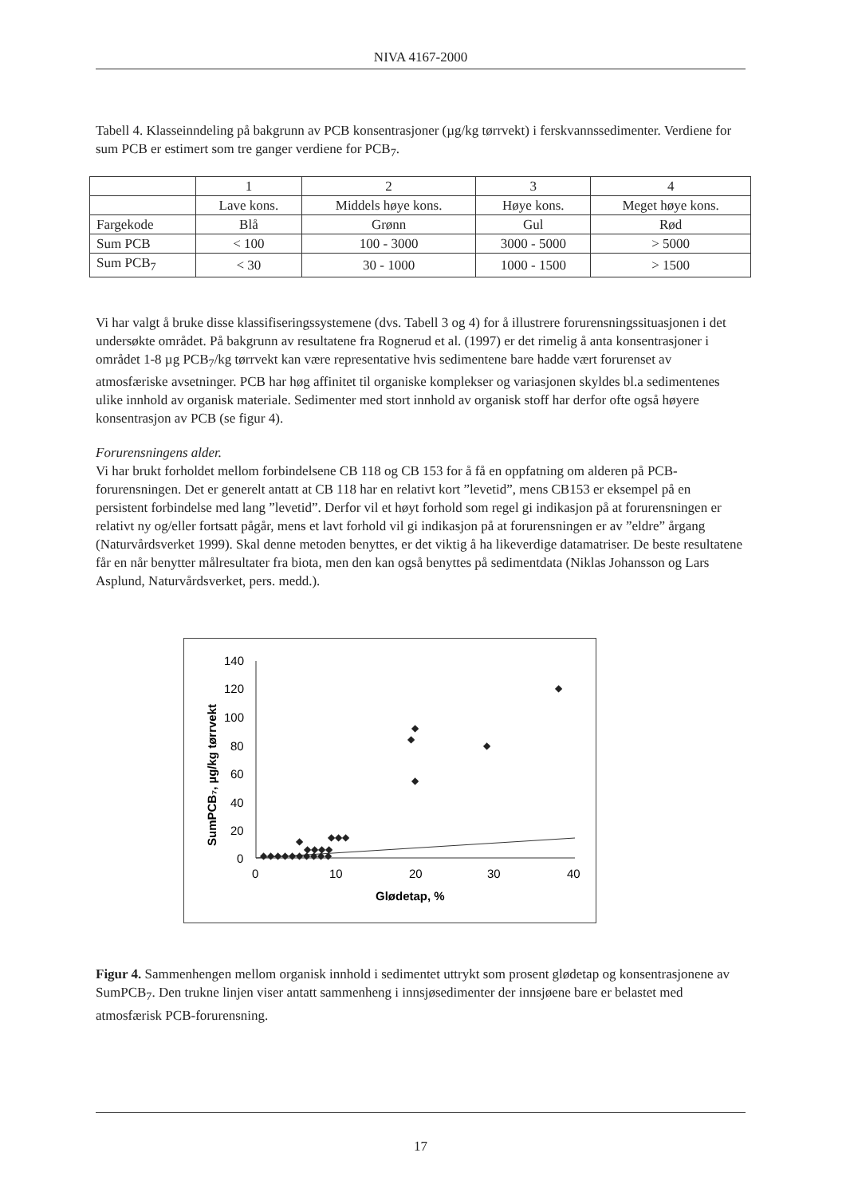NIVA 4167-2000
Tabell 4. Klasseinndeling på bakgrunn av PCB konsentrasjoner (µg/kg tørrvekt) i ferskvannssedimenter. Verdiene for sum PCB er estimert som tre ganger verdiene for PCB<sub>7</sub>.
| | 1 | 2 | 3 | 4 |
| | Lave kons. | Middels høye kons. | Høye kons. | Meget høye kons. |
| Fargekode | Blå | Grønn | Gul | Rød |
| Sum PCB | < 100 | 100 - 3000 | 3000 - 5000 | > 5000 |
| Sum PCB<sub>7</sub> | < 30 | 30 - 1000 | 1000 - 1500 | > 1500 |
Vi har valgt å bruke disse klassifiseringssystemene (dvs. Tabell 3 og 4) for å illustrere forurensningssituasjonen i det undersøkte området. På bakgrunn av resultatene fra Rognerud et al. (1997) er det rimelig å anta konsentrasjoner i området 1-8 µg PCB<sub>7</sub>/kg tørrvekt kan være representative hvis sedimentene bare hadde vært forurenset av atmosfæriske avsetninger. PCB har høg affinitet til organiske komplekser og variasjonen skyldes bl.a sedimentenes ulike innhold av organisk materiale. Sedimenter med stort innhold av organisk stoff har derfor ofte også høyere konsentrasjon av PCB (se figur 4).
Forurensningens alder.
Vi har brukt forholdet mellom forbindelsene CB 118 og CB 153 for å få en oppfatning om alderen på PCB-forurensningen. Det er generelt antatt at CB 118 har en relativt kort ”levetid”, mens CB153 er eksempel på en persistent forbindelse med lang ”levetid”. Derfor vil et høyt forhold som regel gi indikasjon på at forurensningen er relativt ny og/eller fortsatt pågår, mens et lavt forhold vil gi indikasjon på at forurensningen er av ”eldre” årgang (Naturvårdsverket 1999). Skal denne metoden benyttes, er det viktig å ha likeverdige datamatriser. De beste resultatene får en når benytter målresultater fra biota, men den kan også benyttes på sedimentdata (Niklas Johansson og Lars Asplund, Naturvårdsverket, pers. medd.).
SumPCB₇, µg/kg tørrvekt
140
120
100
80
60
40
20
0
0
10
20
30
40
Glødetap, %
◆
◆
◆
◆
◆
◆◆◆
◆
◆◆◆◆◆◆◆◆◆◆
◆◆◆◆
Figur 4. Sammenhengen mellom organisk innhold i sedimentet uttrykt som prosent glødetap og konsentrasjonene av SumPCB<sub>7</sub>. Den trukne linjen viser antatt sammenheng i innsjøsedimenter der innsjøene bare er belastet med atmosfærisk PCB-forurensning.
17